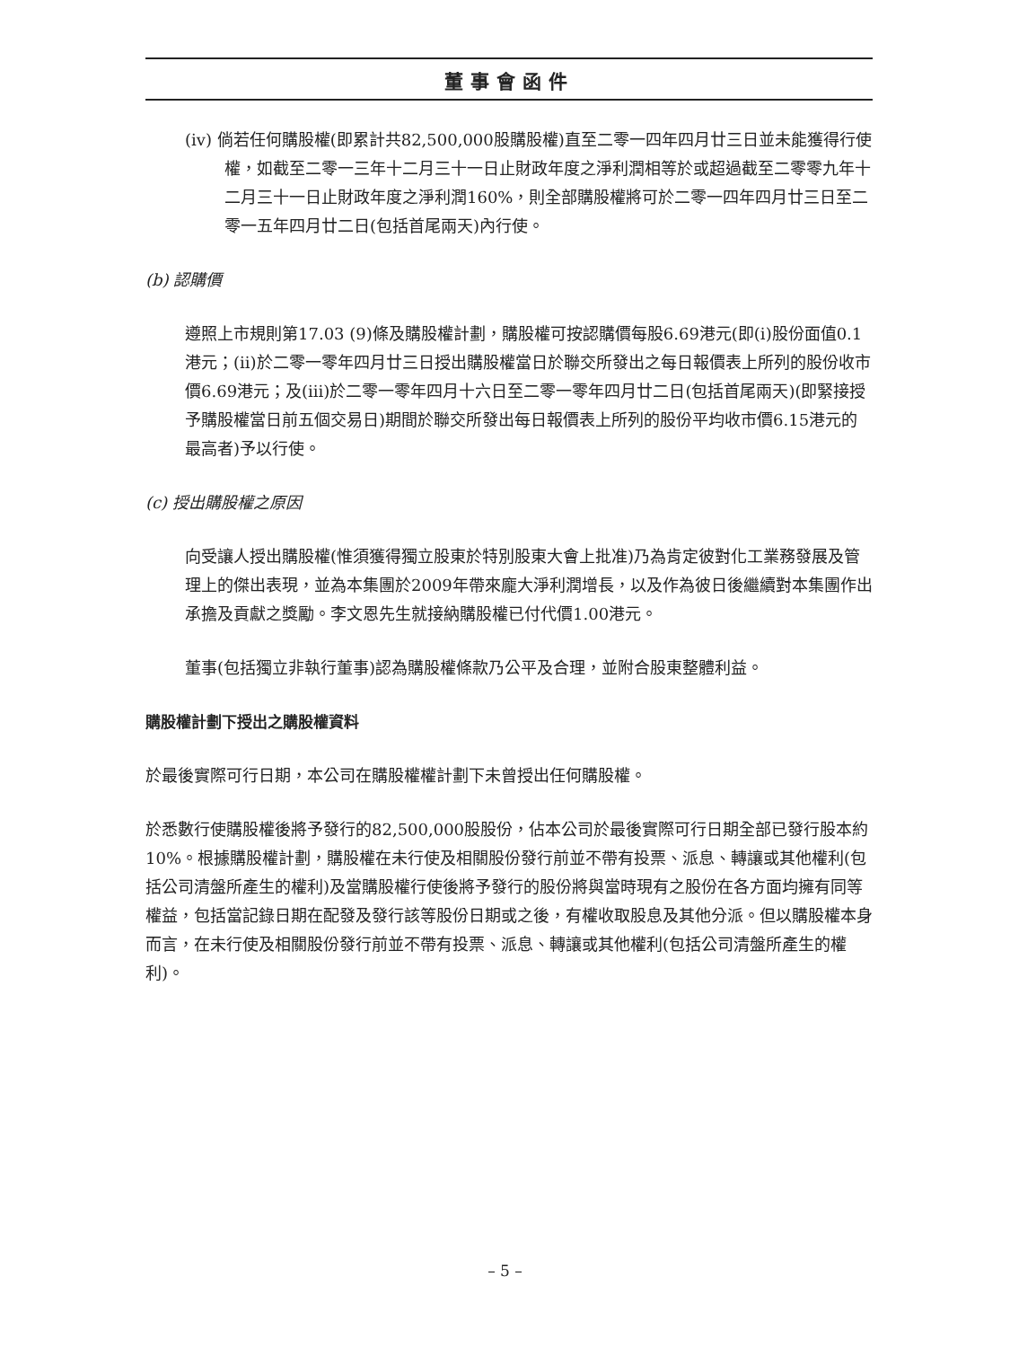董事會函件
(iv) 倘若任何購股權(即累計共82,500,000股購股權)直至二零一四年四月廿三日並未能獲得行使權，如截至二零一三年十二月三十一日止財政年度之淨利潤相等於或超過截至二零零九年十二月三十一日止財政年度之淨利潤160%，則全部購股權將可於二零一四年四月廿三日至二零一五年四月廿二日(包括首尾兩天)內行使。
(b) 認購價
遵照上市規則第17.03 (9)條及購股權計劃，購股權可按認購價每股6.69港元(即(i)股份面值0.1港元；(ii)於二零一零年四月廿三日授出購股權當日於聯交所發出之每日報價表上所列的股份收市價6.69港元；及(iii)於二零一零年四月十六日至二零一零年四月廿二日(包括首尾兩天)(即緊接授予購股權當日前五個交易日)期間於聯交所發出每日報價表上所列的股份平均收市價6.15港元的最高者)予以行使。
(c) 授出購股權之原因
向受讓人授出購股權(惟須獲得獨立股東於特別股東大會上批准)乃為肯定彼對化工業務發展及管理上的傑出表現，並為本集團於2009年帶來龐大淨利潤增長，以及作為彼日後繼續對本集團作出承擔及貢獻之獎勵。李文恩先生就接納購股權已付代價1.00港元。
董事(包括獨立非執行董事)認為購股權條款乃公平及合理，並附合股東整體利益。
購股權計劃下授出之購股權資料
於最後實際可行日期，本公司在購股權權計劃下未曾授出任何購股權。
於悉數行使購股權後將予發行的82,500,000股股份，佔本公司於最後實際可行日期全部已發行股本約10%。根據購股權計劃，購股權在未行使及相關股份發行前並不帶有投票、派息、轉讓或其他權利(包括公司清盤所產生的權利)及當購股權行使後將予發行的股份將與當時現有之股份在各方面均擁有同等權益，包括當記錄日期在配發及發行該等股份日期或之後，有權收取股息及其他分派。但以購股權本身而言，在未行使及相關股份發行前並不帶有投票、派息、轉讓或其他權利(包括公司清盤所產生的權利)。
– 5 –